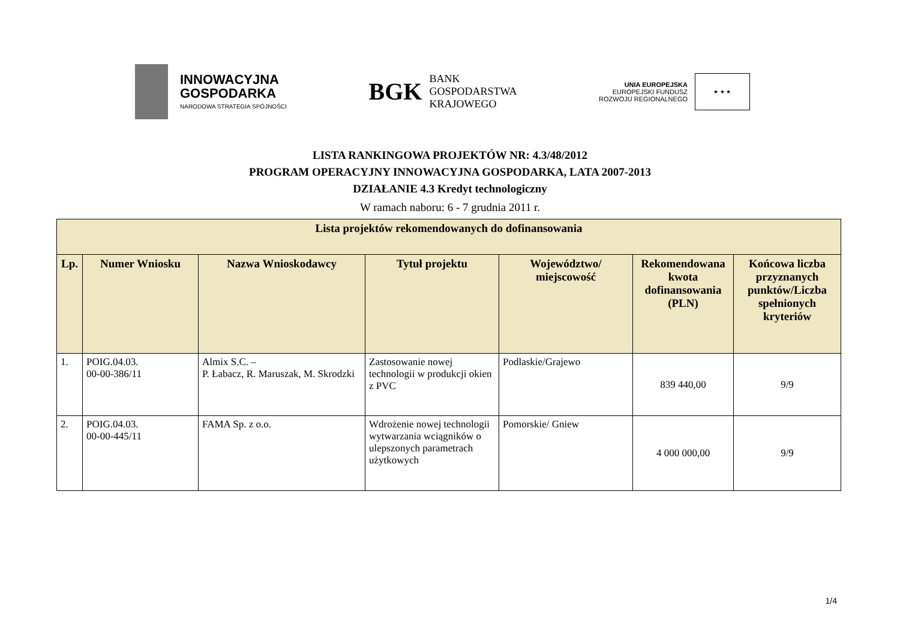INNOWACYJNA
GOSPODARKA
NARODOWA STRATEGIA SPÓJNOŚCI
BGK
BANK
GOSPODARSTWA
KRAJOWEGO
UNIA EUROPEJSKA
EUROPEJSKI FUNDUSZ
ROZWOJU REGIONALNEGO
★ ★ ★
LISTA RANKINGOWA PROJEKTÓW NR: 4.3/48/2012
PROGRAM OPERACYJNY INNOWACYJNA GOSPODARKA, LATA 2007-2013
DZIAŁANIE 4.3 Kredyt technologiczny
W ramach naboru: 6 - 7 grudnia 2011 r.
| Lista projektów rekomendowanych do dofinansowania | | | | | | |
| --- | --- | --- | --- | --- | --- | --- |
| Lp. | Numer Wniosku | Nazwa Wnioskodawcy | Tytuł projektu | Województwo/ miejscowość | Rekomendowana kwota dofinansowania (PLN) | Końcowa liczba przyznanych punktów/Liczba spełnionych kryteriów |
| 1. | POIG.04.03. 00-00-386/11 | Almix S.C. – P. Łabacz, R. Maruszak, M. Skrodzki | Zastosowanie nowej technologii w produkcji okien z PVC | Podlaskie/Grajewo | 839 440,00 | 9/9 |
| 2. | POIG.04.03. 00-00-445/11 | FAMA Sp. z o.o. | Wdrożenie nowej technologii wytwarzania wciągników o ulepszonych parametrach użytkowych | Pomorskie/ Gniew | 4 000 000,00 | 9/9 |
1/4